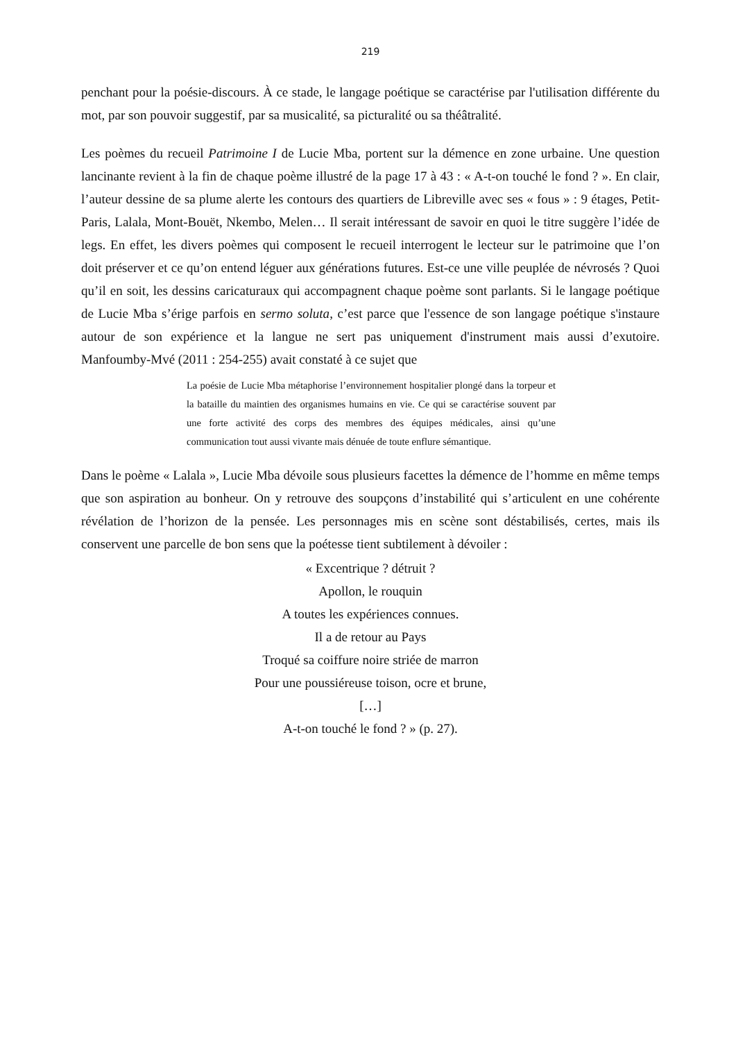219
penchant pour la poésie-discours. À ce stade, le langage poétique se caractérise par l'utilisation différente du mot, par son pouvoir suggestif, par sa musicalité, sa picturalité ou sa théâtralité.
Les poèmes du recueil Patrimoine I de Lucie Mba, portent sur la démence en zone urbaine. Une question lancinante revient à la fin de chaque poème illustré de la page 17 à 43 : « A-t-on touché le fond ? ». En clair, l’auteur dessine de sa plume alerte les contours des quartiers de Libreville avec ses « fous » : 9 étages, Petit-Paris, Lalala, Mont-Bouët, Nkembo, Melen… Il serait intéressant de savoir en quoi le titre suggère l’idée de legs. En effet, les divers poèmes qui composent le recueil interrogent le lecteur sur le patrimoine que l’on doit préserver et ce qu’on entend léguer aux générations futures. Est-ce une ville peuplée de névrosés ? Quoi qu’il en soit, les dessins caricaturaux qui accompagnent chaque poème sont parlants. Si le langage poétique de Lucie Mba s’érige parfois en sermo soluta, c’est parce que l'essence de son langage poétique s'instaure autour de son expérience et la langue ne sert pas uniquement d'instrument mais aussi d’exutoire. Manfoumby-Mvé (2011 : 254-255) avait constaté à ce sujet que
La poésie de Lucie Mba métaphorise l’environnement hospitalier plongé dans la torpeur et la bataille du maintien des organismes humains en vie. Ce qui se caractérise souvent par une forte activité des corps des membres des équipes médicales, ainsi qu’une communication tout aussi vivante mais dénuée de toute enflure sémantique.
Dans le poème « Lalala », Lucie Mba dévoile sous plusieurs facettes la démence de l’homme en même temps que son aspiration au bonheur. On y retrouve des soupçons d’instabilité qui s’articulent en une cohérente révélation de l’horizon de la pensée. Les personnages mis en scène sont déstabilisés, certes, mais ils conservent une parcelle de bon sens que la poétesse tient subtilement à dévoiler :
« Excentrique ? détruit ?
Apollon, le rouquin
A toutes les expériences connues.
Il a de retour au Pays
Troqué sa coiffure noire striée de marron
Pour une poussiéreuse toison, ocre et brune,
[…]
A-t-on touché le fond ? » (p. 27).